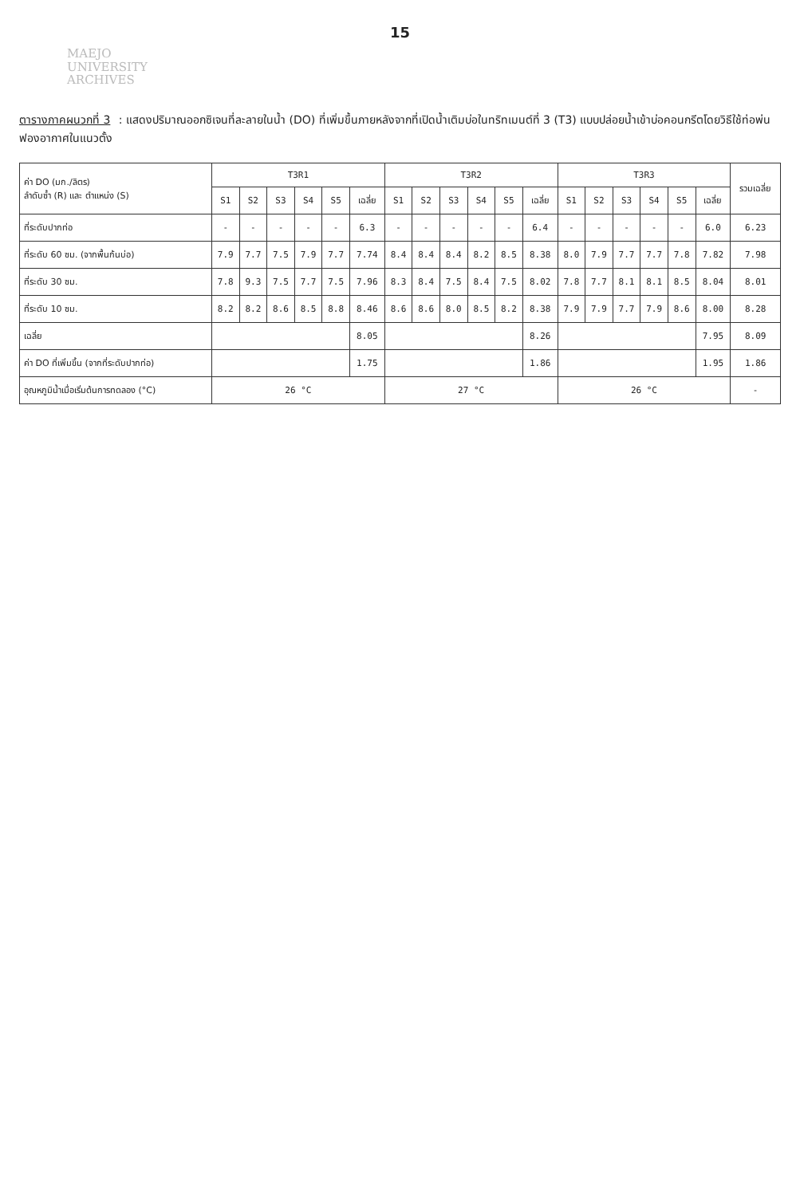15
MAEJO
UNIVERSITY
ARCHIVES
ตารางภาคผนวกที่ 3 : แสดงปริมาณออกซิเจนที่ละลายในน้ำ (DO) ที่เพิ่มขึ้นภายหลังจากที่เปิดน้ำเติมบ่อในทริทเมนต์ที่ 3 (T3) แบบปล่อยน้ำเข้าบ่อคอนกรีตโดยวิธีใช้ท่อพ่นฟองอากาศในแนวตั้ง
| ค่า DO (มก./ลิตร) ลำดับซ้ำ (R) และ ตำแหน่ง (S) | T3R1 | | | | | | T3R2 | | | | | | T3R3 | | | | | | รวมเฉลี่ย |
| --- | --- | --- | --- | --- | --- | --- | --- | --- | --- | --- | --- | --- | --- | --- | --- | --- | --- | --- | --- |
| | S1 | S2 | S3 | S4 | S5 | เฉลี่ย | S1 | S2 | S3 | S4 | S5 | เฉลี่ย | S1 | S2 | S3 | S4 | S5 | เฉลี่ย | |
| ที่ระดับปากท่อ | - | - | - | - | - | 6.3 | - | - | - | - | - | 6.4 | - | - | - | - | - | 6.0 | 6.23 |
| ที่ระดับ 60 ซม. (จากพื้นก้นบ่อ) | 7.9 | 7.7 | 7.5 | 7.9 | 7.7 | 7.74 | 8.4 | 8.4 | 8.4 | 8.2 | 8.5 | 8.38 | 8.0 | 7.9 | 7.7 | 7.7 | 7.8 | 7.82 | 7.98 |
| ที่ระดับ 30 ซม. | 7.8 | 9.3 | 7.5 | 7.7 | 7.5 | 7.96 | 8.3 | 8.4 | 7.5 | 8.4 | 7.5 | 8.02 | 7.8 | 7.7 | 8.1 | 8.1 | 8.5 | 8.04 | 8.01 |
| ที่ระดับ 10 ซม. | 8.2 | 8.2 | 8.6 | 8.5 | 8.8 | 8.46 | 8.6 | 8.6 | 8.0 | 8.5 | 8.2 | 8.38 | 7.9 | 7.9 | 7.7 | 7.9 | 8.6 | 8.00 | 8.28 |
| เฉลี่ย | | | | | | 8.05 | | | | | | 8.26 | | | | | | 7.95 | 8.09 |
| ค่า DO ที่เพิ่มขึ้น (จากที่ระดับปากท่อ) | | | | | | 1.75 | | | | | | 1.86 | | | | | | 1.95 | 1.86 |
| อุณหภูมิน้ำเมื่อเริ่มต้นการทดลอง (°C) | 26 °C | | | | | | 27 °C | | | | | | 26 °C | | | | | | - |